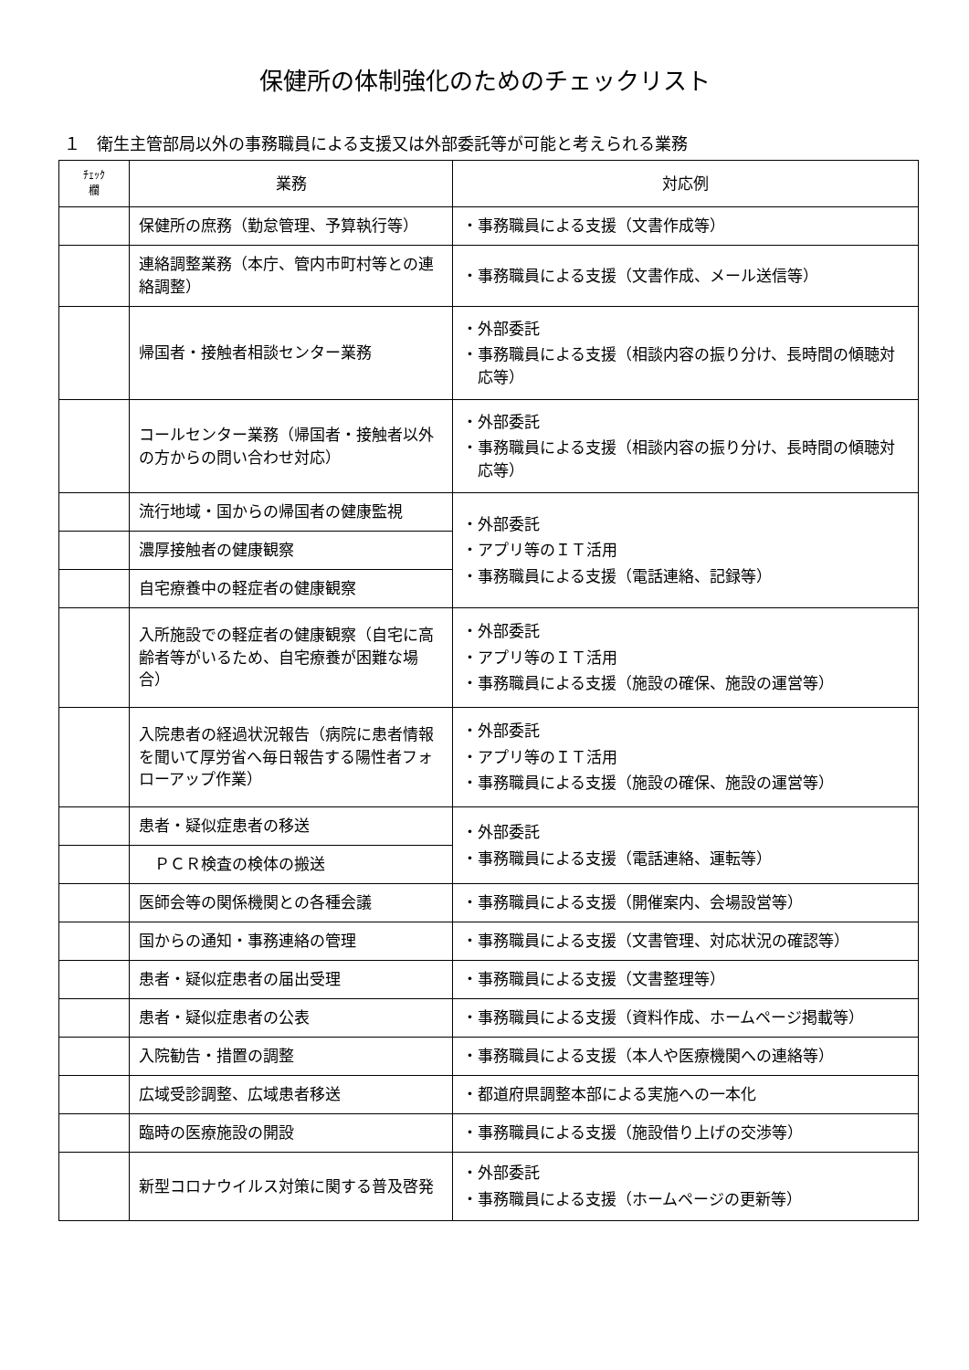保健所の体制強化のためのチェックリスト
１　衛生主管部局以外の事務職員による支援又は外部委託等が可能と考えられる業務
| ﾁｪｯｸ 欄 | 業務 | 対応例 |
| --- | --- | --- |
| | 保健所の庶務（勤怠管理、予算執行等） | ・事務職員による支援（文書作成等） |
| | 連絡調整業務（本庁、管内市町村等との連絡調整） | ・事務職員による支援（文書作成、メール送信等） |
| | 帰国者・接触者相談センター業務 | ・外部委託 ・事務職員による支援（相談内容の振り分け、長時間の傾聴対応等） |
| | コールセンター業務（帰国者・接触者以外の方からの問い合わせ対応） | ・外部委託 ・事務職員による支援（相談内容の振り分け、長時間の傾聴対応等） |
| | 流行地域・国からの帰国者の健康監視 | ・外部委託 ・アプリ等のＩＴ活用 ・事務職員による支援（電話連絡、記録等） |
| | 濃厚接触者の健康観察 | |
| | 自宅療養中の軽症者の健康観察 | |
| | 入所施設での軽症者の健康観察（自宅に高齢者等がいるため、自宅療養が困難な場合） | ・外部委託 ・アプリ等のＩＴ活用 ・事務職員による支援（施設の確保、施設の運営等） |
| | 入院患者の経過状況報告（病院に患者情報を聞いて厚労省へ毎日報告する陽性者フォローアップ作業） | ・外部委託 ・アプリ等のＩＴ活用 ・事務職員による支援（施設の確保、施設の運営等） |
| | 患者・疑似症患者の移送 | ・外部委託 ・事務職員による支援（電話連絡、運転等） |
| | ＰＣＲ検査の検体の搬送 | |
| | 医師会等の関係機関との各種会議 | ・事務職員による支援（開催案内、会場設営等） |
| | 国からの通知・事務連絡の管理 | ・事務職員による支援（文書管理、対応状況の確認等） |
| | 患者・疑似症患者の届出受理 | ・事務職員による支援（文書整理等） |
| | 患者・疑似症患者の公表 | ・事務職員による支援（資料作成、ホームページ掲載等） |
| | 入院勧告・措置の調整 | ・事務職員による支援（本人や医療機関への連絡等） |
| | 広域受診調整、広域患者移送 | ・都道府県調整本部による実施への一本化 |
| | 臨時の医療施設の開設 | ・事務職員による支援（施設借り上げの交渉等） |
| | 新型コロナウイルス対策に関する普及啓発 | ・外部委託 ・事務職員による支援（ホームページの更新等） |